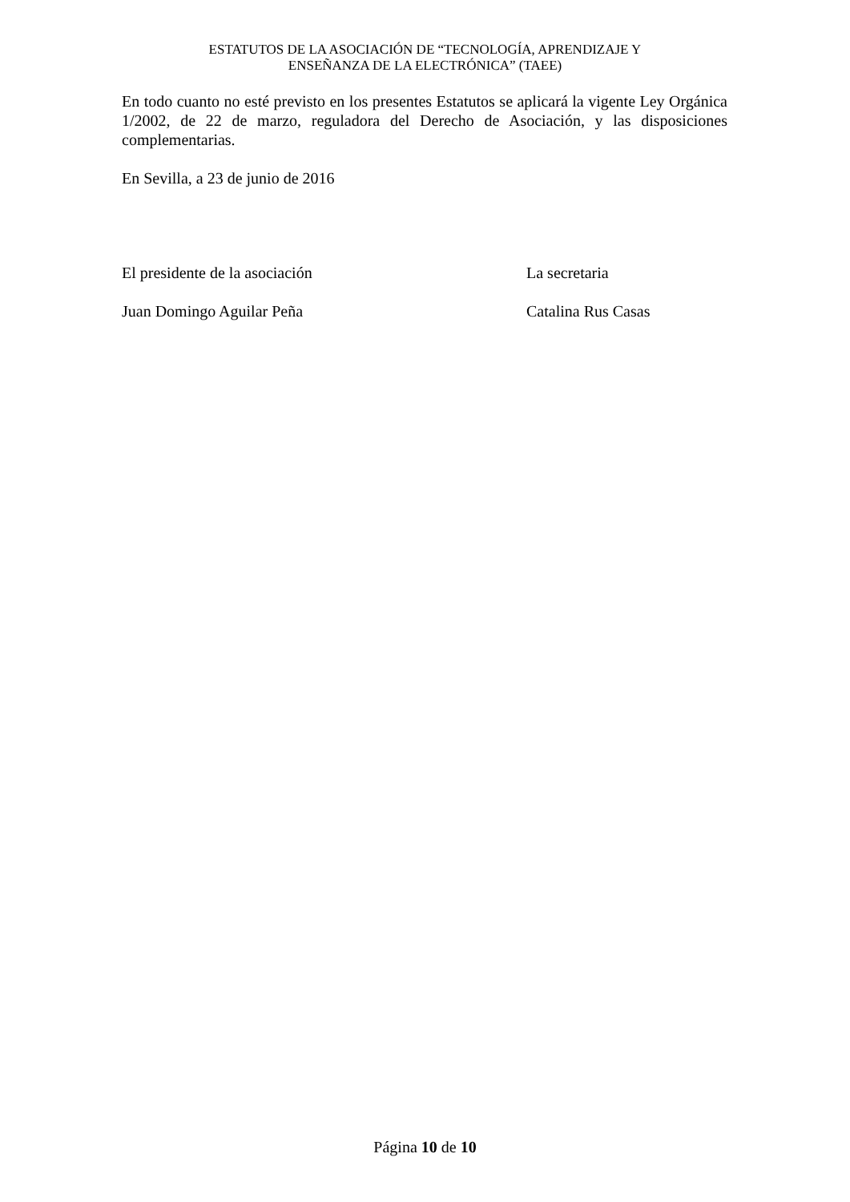ESTATUTOS DE LA ASOCIACIÓN DE “TECNOLOGÍA, APRENDIZAJE Y
ENSEÑANZA DE LA ELECTRÓNICA” (TAEE)
En todo cuanto no esté previsto en los presentes Estatutos se aplicará la vigente Ley Orgánica 1/2002, de 22 de marzo, reguladora del Derecho de Asociación, y las disposiciones complementarias.
En Sevilla, a 23 de junio de 2016
El presidente de la asociación La secretaria
Juan Domingo Aguilar Peña Catalina Rus Casas
Página 10 de 10